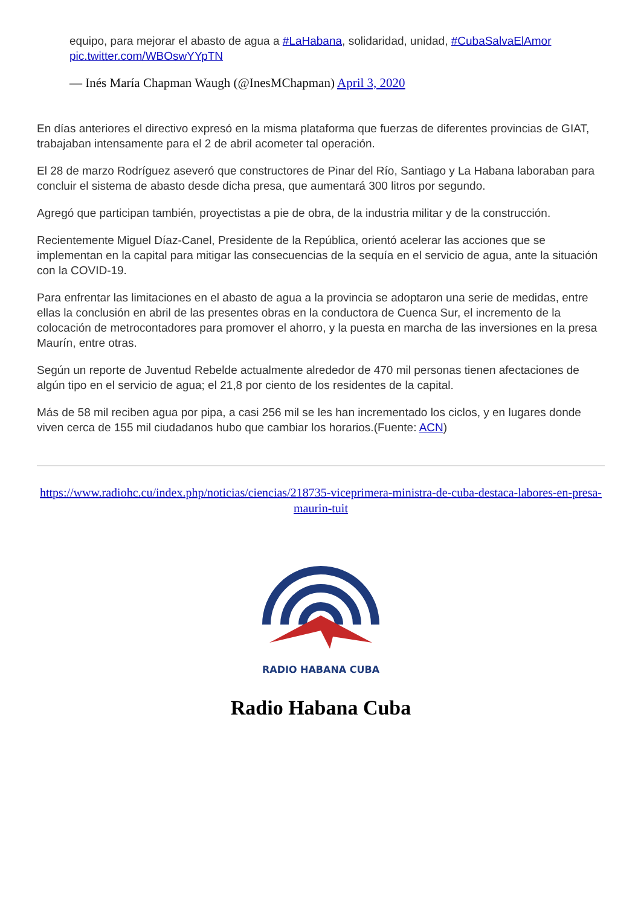equipo, para mejorar el abasto de agua a #LaHabana, solidaridad, unidad, #CubaSalvaElAmor pic.twitter.com/WBOswYYpTN
— Inés María Chapman Waugh (@InesMChapman) April 3, 2020
En días anteriores el directivo expresó en la misma plataforma que fuerzas de diferentes provincias de GIAT, trabajaban intensamente para el 2 de abril acometer tal operación.
El 28 de marzo Rodríguez aseveró que constructores de Pinar del Río, Santiago y La Habana laboraban para concluir el sistema de abasto desde dicha presa, que aumentará 300 litros por segundo.
Agregó que participan también, proyectistas a pie de obra, de la industria militar y de la construcción.
Recientemente Miguel Díaz-Canel, Presidente de la República, orientó acelerar las acciones que se implementan en la capital para mitigar las consecuencias de la sequía en el servicio de agua, ante la situación con la COVID-19.
Para enfrentar las limitaciones en el abasto de agua a la provincia se adoptaron una serie de medidas, entre ellas la conclusión en abril de las presentes obras en la conductora de Cuenca Sur, el incremento de la colocación de metrocontadores para promover el ahorro, y la puesta en marcha de las inversiones en la presa Maurín, entre otras.
Según un reporte de Juventud Rebelde actualmente alrededor de 470 mil personas tienen afectaciones de algún tipo en el servicio de agua; el 21,8 por ciento de los residentes de la capital.
Más de 58 mil reciben agua por pipa, a casi 256 mil se les han incrementado los ciclos, y en lugares donde viven cerca de 155 mil ciudadanos hubo que cambiar los horarios.(Fuente: ACN)
https://www.radiohc.cu/index.php/noticias/ciencias/218735-viceprimera-ministra-de-cuba-destaca-labores-en-presa-maurin-tuit
RADIO HABANA CUBA
Radio Habana Cuba